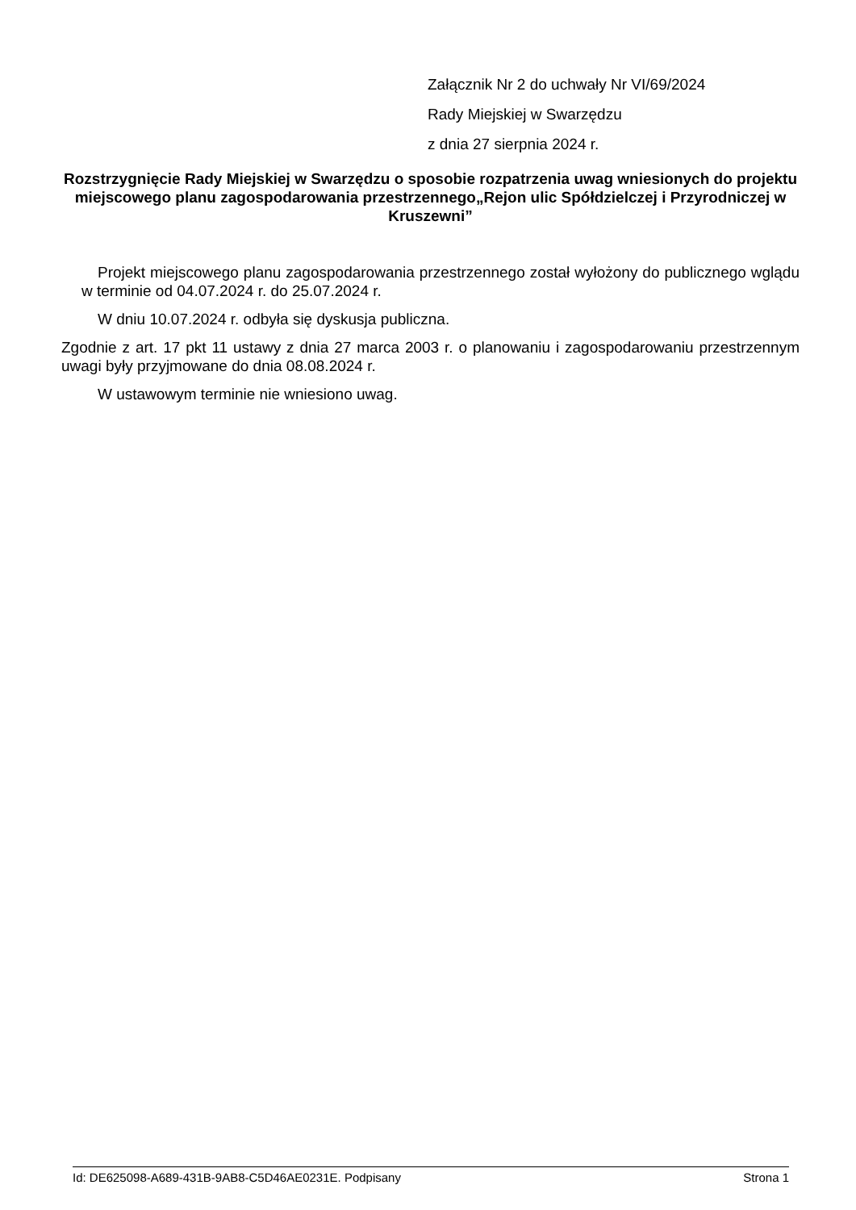Załącznik Nr 2 do uchwały Nr VI/69/2024
Rady Miejskiej w Swarzędzu
z dnia 27 sierpnia 2024 r.
Rozstrzygnięcie Rady Miejskiej w Swarzędzu o sposobie rozpatrzenia uwag wniesionych do projektu miejscowego planu zagospodarowania przestrzennego„Rejon ulic Spółdzielczej i Przyrodniczej w Kruszewni”
Projekt miejscowego planu zagospodarowania przestrzennego został wyłożony do publicznego wglądu w terminie od 04.07.2024 r. do 25.07.2024 r.
W dniu 10.07.2024 r. odbyła się dyskusja publiczna.
Zgodnie z art. 17 pkt 11 ustawy z dnia 27 marca 2003 r. o planowaniu i zagospodarowaniu przestrzennym uwagi były przyjmowane do dnia 08.08.2024 r.
W ustawowym terminie nie wniesiono uwag.
Id: DE625098-A689-431B-9AB8-C5D46AE0231E. Podpisany Strona 1